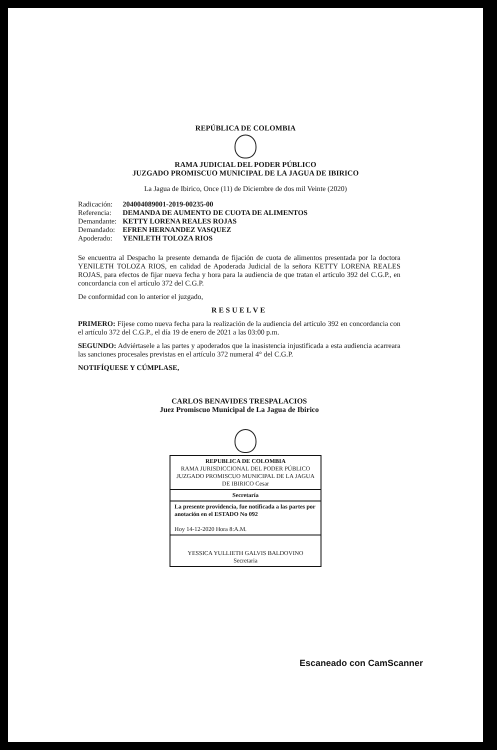REPÚBLICA DE COLOMBIA
RAMA JUDICIAL DEL PODER PÚBLICO
JUZGADO PROMISCUO MUNICIPAL DE LA JAGUA DE IBIRICO
La Jagua de Ibirico, Once (11) de Diciembre de dos mil Veinte (2020)
| Radicación: | 204004089001-2019-00235-00 |
| Referencia: | DEMANDA DE AUMENTO DE CUOTA DE ALIMENTOS |
| Demandante: | KETTY LORENA REALES ROJAS |
| Demandado: | EFREN HERNANDEZ VASQUEZ |
| Apoderado: | YENILETH TOLOZA RIOS |
Se encuentra al Despacho la presente demanda de fijación de cuota de alimentos presentada por la doctora YENILETH TOLOZA RIOS, en calidad de Apoderada Judicial de la señora KETTY LORENA REALES ROJAS, para efectos de fijar nueva fecha y hora para la audiencia de que tratan el artículo 392 del C.G.P., en concordancia con el artículo 372 del C.G.P.
De conformidad con lo anterior el juzgado,
RESUELVE
PRIMERO: Fíjese como nueva fecha para la realización de la audiencia del artículo 392 en concordancia con el artículo 372 del C.G.P., el día 19 de enero de 2021 a las 03:00 p.m.
SEGUNDO: Adviértasele a las partes y apoderados que la inasistencia injustificada a esta audiencia acarreara las sanciones procesales previstas en el artículo 372 numeral 4° del C.G.P.
NOTIFÍQUESE Y CÚMPLASE,
CARLOS BENAVIDES TRESPALACIOS
Juez Promiscuo Municipal de La Jagua de Ibirico
REPUBLICA DE COLOMBIA
RAMA JURISDICCIONAL DEL PODER PÚBLICO
JUZGADO PROMISCUO MUNICIPAL DE LA JAGUA DE IBIRICO Cesar
Secretaría
La presente providencia, fue notificada a las partes por anotación en el ESTADO No 092
Hoy 14-12-2020 Hora 8:A.M.
YESSICA YULLIETH GALVIS BALDOVINO
Secretaria
Escaneado con CamScanner